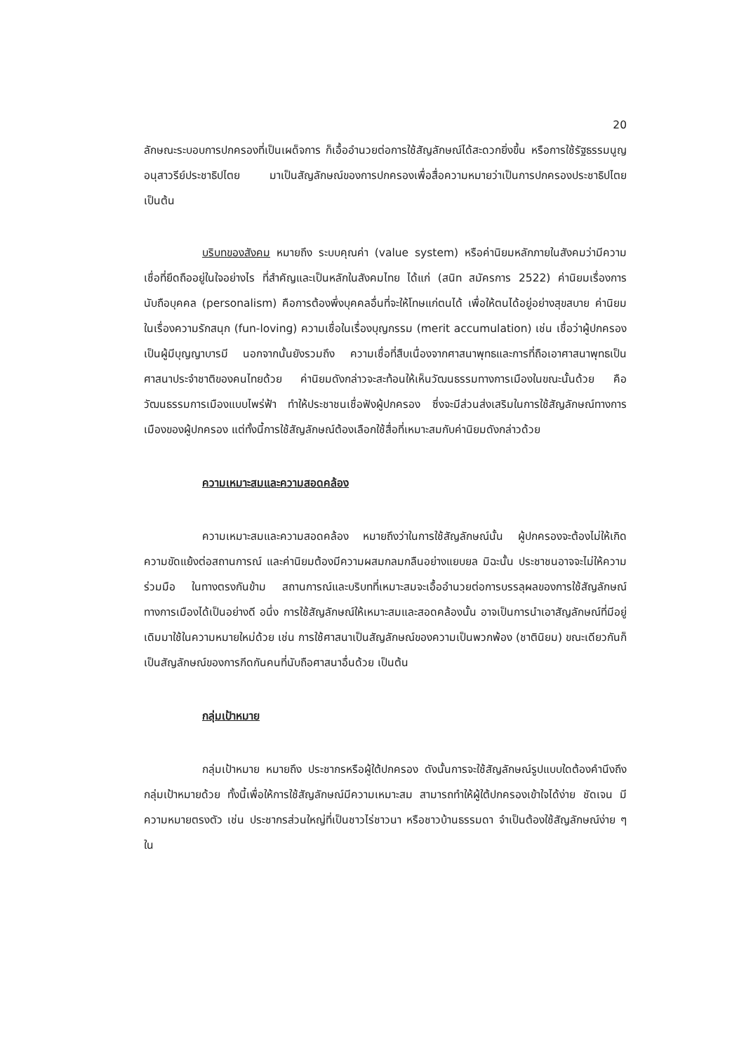20
ลักษณะระบอบการปกครองที่เป็นเผด็จการ ก็เอื้ออำนวยต่อการใช้สัญลักษณ์ได้สะดวกยิ่งขึ้น หรือการใช้รัฐธรรมนูญอนุสาวรีย์ประชาธิปไตย มาเป็นสัญลักษณ์ของการปกครองเพื่อสื่อความหมายว่าเป็นการปกครองประชาธิปไตย เป็นต้น
บริบทของสังคม หมายถึง ระบบคุณค่า (value system) หรือค่านิยมหลักภายในสังคมว่ามีความเชื่อที่ยึดถืออยู่ในใจอย่างไร ที่สำคัญและเป็นหลักในสังคมไทย ได้แก่ (สนิท สมัครการ 2522) ค่านิยมเรื่องการนับถือบุคคล (personalism) คือการต้องพึ่งบุคคลอื่นที่จะให้โทษแก่ตนได้ เพื่อให้ตนได้อยู่อย่างสุขสบาย ค่านิยมในเรื่องความรักสนุก (fun-loving) ความเชื่อในเรื่องบุญกรรม (merit accumulation) เช่น เชื่อว่าผู้ปกครองเป็นผู้มีบุญญาบารมี นอกจากนั้นยังรวมถึง ความเชื่อที่สืบเนื่องจากศาสนาพุทธและการที่ถือเอาศาสนาพุทธเป็นศาสนาประจำชาติของคนไทยด้วย ค่านิยมดังกล่าวจะสะท้อนให้เห็นวัฒนธรรมทางการเมืองในขณะนั้นด้วย คือ วัฒนธรรมการเมืองแบบไพร่ฟ้า ทำให้ประชาชนเชื่อฟังผู้ปกครอง ซึ่งจะมีส่วนส่งเสริมในการใช้สัญลักษณ์ทางการเมืองของผู้ปกครอง แต่ทั้งนี้การใช้สัญลักษณ์ต้องเลือกใช้สื่อที่เหมาะสมกับค่านิยมดังกล่าวด้วย
ความเหมาะสมและความสอดคล้อง
ความเหมาะสมและความสอดคล้อง หมายถึงว่าในการใช้สัญลักษณ์นั้น ผู้ปกครองจะต้องไม่ให้เกิดความขัดแย้งต่อสถานการณ์ และค่านิยมต้องมีความผสมกลมกลืนอย่างแยบยล มิฉะนั้น ประชาชนอาจจะไม่ให้ความร่วมมือ ในทางตรงกันข้าม สถานการณ์และบริบทที่เหมาะสมจะเอื้ออำนวยต่อการบรรลุผลของการใช้สัญลักษณ์ทางการเมืองได้เป็นอย่างดี อนึ่ง การใช้สัญลักษณ์ให้เหมาะสมและสอดคล้องนั้น อาจเป็นการนำเอาสัญลักษณ์ที่มีอยู่เดิมมาใช้ในความหมายใหม่ด้วย เช่น การใช้ศาสนาเป็นสัญลักษณ์ของความเป็นพวกพ้อง (ชาตินิยม) ขณะเดียวกันก็เป็นสัญลักษณ์ของการกีดกันคนที่นับถือศาสนาอื่นด้วย เป็นต้น
กลุ่มเป้าหมาย
กลุ่มเป้าหมาย หมายถึง ประชากรหรือผู้ใต้ปกครอง ดังนั้นการจะใช้สัญลักษณ์รูปแบบใดต้องคำนึงถึงกลุ่มเป้าหมายด้วย ทั้งนี้เพื่อให้การใช้สัญลักษณ์มีความเหมาะสม สามารถทำให้ผู้ใต้ปกครองเข้าใจได้ง่าย ชัดเจน มีความหมายตรงตัว เช่น ประชากรส่วนใหญ่ที่เป็นชาวไร่ชาวนา หรือชาวบ้านธรรมดา จำเป็นต้องใช้สัญลักษณ์ง่าย ๆ ใน